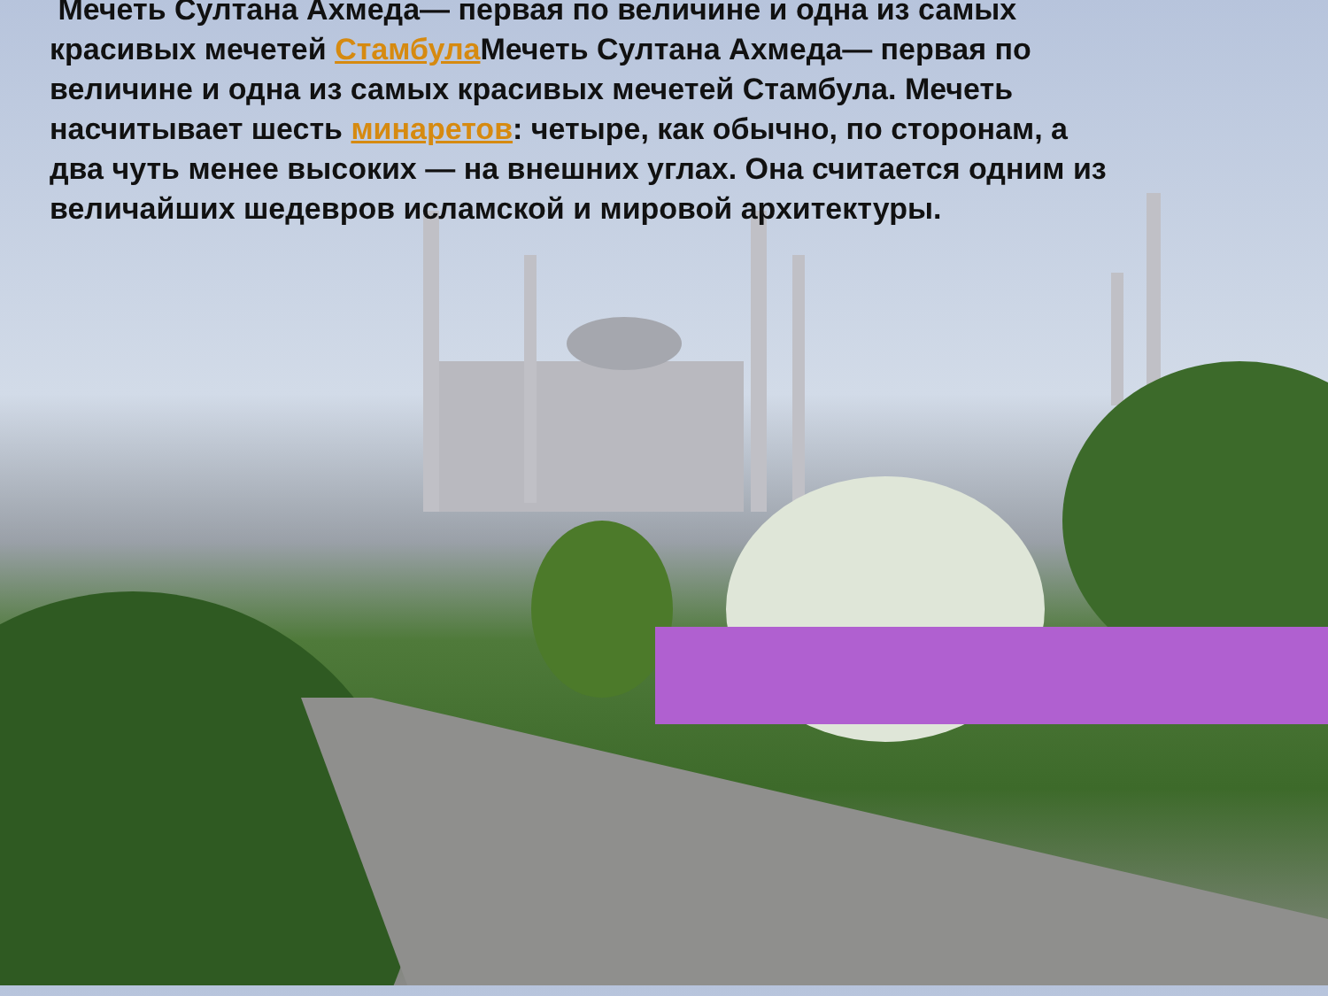Мечеть Султана Ахмеда— первая по величине и одна из самых красивых мечетей Стамбула Мечеть Султана Ахмеда— первая по величине и одна из самых красивых мечетей Стамбула. Мечеть насчитывает шесть минаретов: четыре, как обычно, по сторонам, а два чуть менее высоких — на внешних углах. Она считается одним из величайших шедевров исламской и мировой архитектуры.